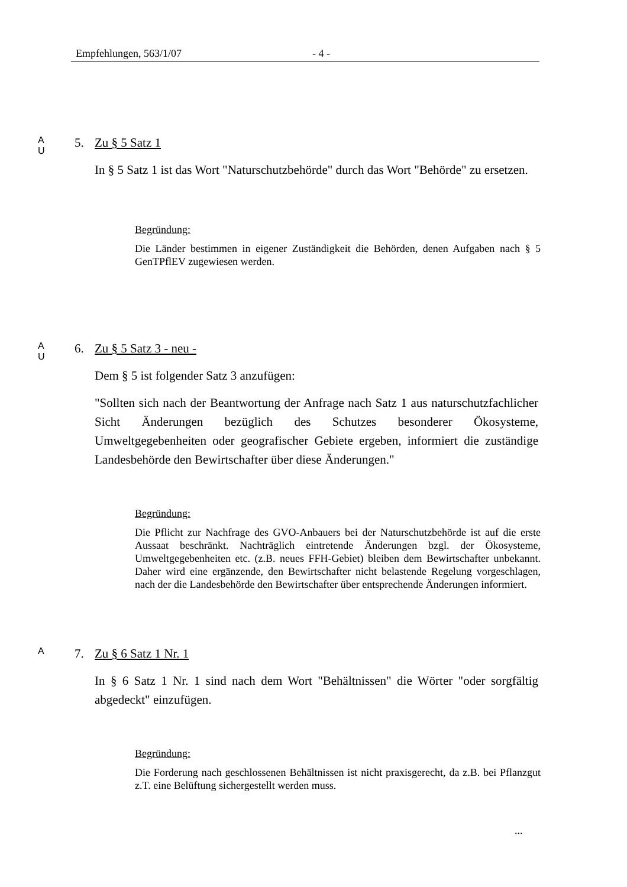Empfehlungen, 563/1/07 - 4 -
A
U
5. Zu § 5 Satz 1
In § 5 Satz 1 ist das Wort "Naturschutzbehörde" durch das Wort "Behörde" zu ersetzen.
Begründung:
Die Länder bestimmen in eigener Zuständigkeit die Behörden, denen Aufgaben nach § 5 GenTPflEV zugewiesen werden.
A
U
6. Zu § 5 Satz 3 - neu -
Dem § 5 ist folgender Satz 3 anzufügen:
"Sollten sich nach der Beantwortung der Anfrage nach Satz 1 aus naturschutz­fachlicher Sicht Änderungen bezüglich des Schutzes besonderer Ökosysteme, Umweltgegebenheiten oder geografischer Gebiete ergeben, informiert die zu­ständige Landesbehörde den Bewirtschafter über diese Änderungen."
Begründung:
Die Pflicht zur Nachfrage des GVO-Anbauers bei der Naturschutzbehörde ist auf die erste Aussaat beschränkt. Nachträglich eintretende Änderungen bzgl. der Ökosysteme, Umweltgegebenheiten etc. (z.B. neues FFH-Gebiet) bleiben dem Bewirtschafter unbekannt. Daher wird eine ergänzende, den Bewirtschaf­ter nicht belastende Regelung vorgeschlagen, nach der die Landesbehörde den Bewirtschafter über entsprechende Änderungen informiert.
A
7. Zu § 6 Satz 1 Nr. 1
In § 6 Satz 1 Nr. 1 sind nach dem Wort "Behältnissen" die Wörter "oder sorg­fältig abgedeckt" einzufügen.
Begründung:
Die Forderung nach geschlossenen Behältnissen ist nicht praxisgerecht, da z.B. bei Pflanzgut z.T. eine Belüftung sichergestellt werden muss.
...